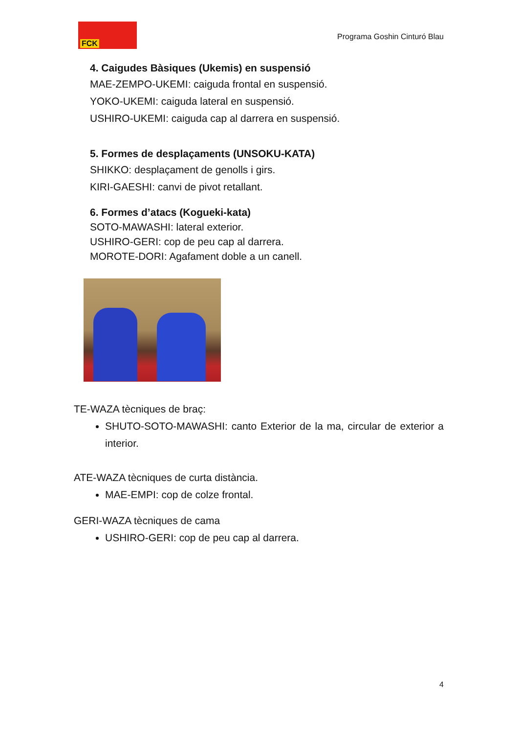FCK
Programa Goshin Cinturó Blau
4. Caigudes Bàsiques (Ukemis) en suspensió
MAE-ZEMPO-UKEMI: caiguda frontal en suspensió.
YOKO-UKEMI: caiguda lateral en suspensió.
USHIRO-UKEMI: caiguda cap al darrera en suspensió.
5. Formes de desplaçaments (UNSOKU-KATA)
SHIKKO: desplaçament de genolls i girs.
KIRI-GAESHI: canvi de pivot retallant.
6. Formes d’atacs (Kogueki-kata)
SOTO-MAWASHI: lateral exterior.
USHIRO-GERI: cop de peu cap al darrera.
MOROTE-DORI: Agafament doble a un canell.
TE-WAZA tècniques de braç:
SHUTO-SOTO-MAWASHI: canto Exterior de la ma, circular de exterior a interior.
ATE-WAZA tècniques de curta distància.
MAE-EMPI: cop de colze frontal.
GERI-WAZA tècniques de cama
USHIRO-GERI: cop de peu cap al darrera.
4